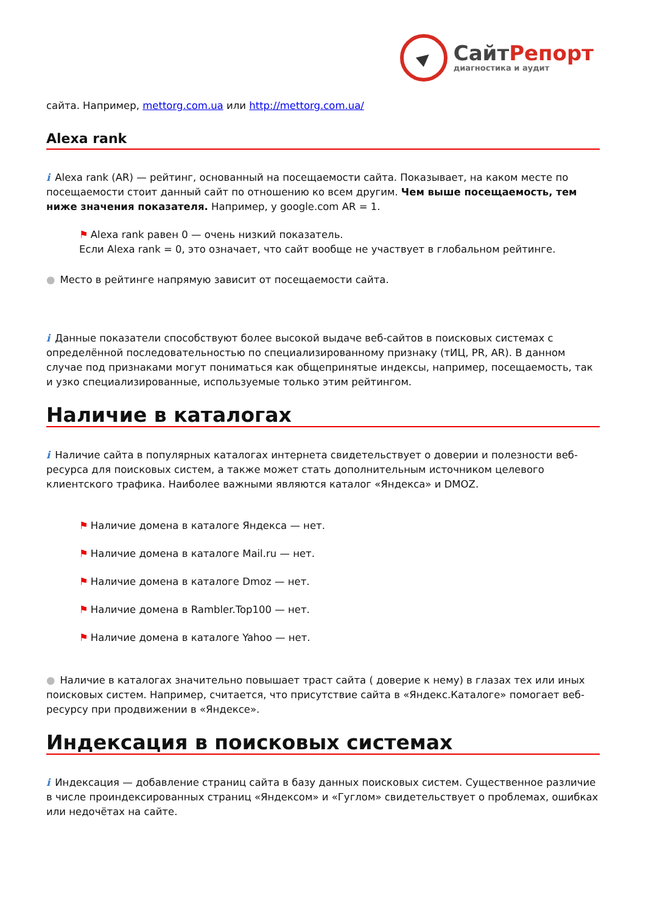СайтРепорт
диагностика и аудит
сайта. Например, mettorg.com.ua или http://mettorg.com.ua/
Alexa rank
i Alexa rank (AR) — рейтинг, основанный на посещаемости сайта. Показывает, на каком месте по посещаемости стоит данный сайт по отношению ко всем другим. Чем выше посещаемость, тем ниже значения показателя. Например, у google.com AR = 1.
⚑ Alexa rank равен 0 — очень низкий показатель.
Если Alexa rank = 0, это означает, что сайт вообще не участвует в глобальном рейтинге.
● Место в рейтинге напрямую зависит от посещаемости сайта.
i Данные показатели способствуют более высокой выдаче веб-сайтов в поисковых системах с определённой последовательностью по специализированному признаку (тИЦ, PR, AR). В данном случае под признаками могут пониматься как общепринятые индексы, например, посещаемость, так и узко специализированные, используемые только этим рейтингом.
Наличие в каталогах
i Наличие сайта в популярных каталогах интернета свидетельствует о доверии и полезности веб-ресурса для поисковых систем, а также может стать дополнительным источником целевого клиентского трафика. Наиболее важными являются каталог «Яндекса» и DMOZ.
⚑ Наличие домена в каталоге Яндекса — нет.
⚑ Наличие домена в каталоге Mail.ru — нет.
⚑ Наличие домена в каталоге Dmoz — нет.
⚑ Наличие домена в Rambler.Top100 — нет.
⚑ Наличие домена в каталоге Yahoo — нет.
● Наличие в каталогах значительно повышает траст сайта ( доверие к нему) в глазах тех или иных поисковых систем. Например, считается, что присутствие сайта в «Яндекс.Каталоге» помогает веб-ресурсу при продвижении в «Яндексе».
Индексация в поисковых системах
i Индексация — добавление страниц сайта в базу данных поисковых систем. Существенное различие в числе проиндексированных страниц «Яндексом» и «Гуглом» свидетельствует о проблемах, ошибках или недочётах на сайте.